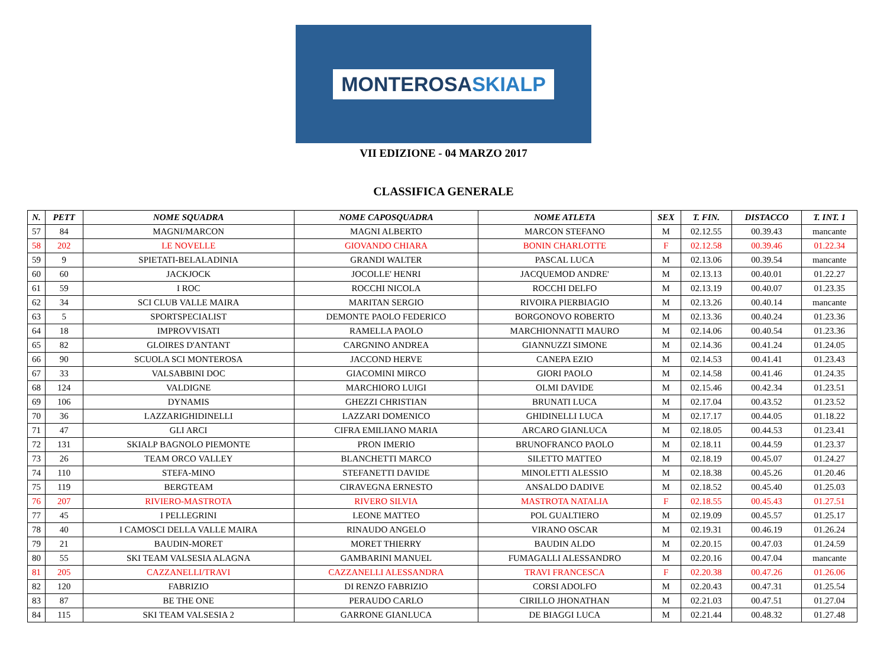MONTEROSASKIALP
VII EDIZIONE - 04 MARZO 2017
CLASSIFICA GENERALE
| N. | PETT | NOME SQUADRA | NOME CAPOSQUADRA | NOME ATLETA | SEX | T. FIN. | DISTACCO | T. INT. 1 |
| --- | --- | --- | --- | --- | --- | --- | --- | --- |
| 57 | 84 | MAGNI/MARCON | MAGNI ALBERTO | MARCON STEFANO | M | 02.12.55 | 00.39.43 | mancante |
| 58 | 202 | LE NOVELLE | GIOVANDO CHIARA | BONIN CHARLOTTE | F | 02.12.58 | 00.39.46 | 01.22.34 |
| 59 | 9 | SPIETATI-BELALADINIA | GRANDI WALTER | PASCAL LUCA | M | 02.13.06 | 00.39.54 | mancante |
| 60 | 60 | JACKJOCK | JOCOLLE' HENRI | JACQUEMOD ANDRE' | M | 02.13.13 | 00.40.01 | 01.22.27 |
| 61 | 59 | I ROC | ROCCHI NICOLA | ROCCHI DELFO | M | 02.13.19 | 00.40.07 | 01.23.35 |
| 62 | 34 | SCI CLUB VALLE MAIRA | MARITAN SERGIO | RIVOIRA PIERBIAGIO | M | 02.13.26 | 00.40.14 | mancante |
| 63 | 5 | SPORTSPECIALIST | DEMONTE PAOLO FEDERICO | BORGONOVO ROBERTO | M | 02.13.36 | 00.40.24 | 01.23.36 |
| 64 | 18 | IMPROVVISATI | RAMELLA PAOLO | MARCHIONNATTI MAURO | M | 02.14.06 | 00.40.54 | 01.23.36 |
| 65 | 82 | GLOIRES D'ANTANT | CARGNINO ANDREA | GIANNUZZI SIMONE | M | 02.14.36 | 00.41.24 | 01.24.05 |
| 66 | 90 | SCUOLA SCI MONTEROSA | JACCOND HERVE | CANEPA EZIO | M | 02.14.53 | 00.41.41 | 01.23.43 |
| 67 | 33 | VALSABBINI DOC | GIACOMINI MIRCO | GIORI PAOLO | M | 02.14.58 | 00.41.46 | 01.24.35 |
| 68 | 124 | VALDIGNE | MARCHIORO LUIGI | OLMI DAVIDE | M | 02.15.46 | 00.42.34 | 01.23.51 |
| 69 | 106 | DYNAMIS | GHEZZI CHRISTIAN | BRUNATI LUCA | M | 02.17.04 | 00.43.52 | 01.23.52 |
| 70 | 36 | LAZZARIGHIDINELLI | LAZZARI DOMENICO | GHIDINELLI LUCA | M | 02.17.17 | 00.44.05 | 01.18.22 |
| 71 | 47 | GLI ARCI | CIFRA EMILIANO MARIA | ARCARO GIANLUCA | M | 02.18.05 | 00.44.53 | 01.23.41 |
| 72 | 131 | SKIALP BAGNOLO PIEMONTE | PRON IMERIO | BRUNOFRANCO PAOLO | M | 02.18.11 | 00.44.59 | 01.23.37 |
| 73 | 26 | TEAM ORCO VALLEY | BLANCHETTI MARCO | SILETTO MATTEO | M | 02.18.19 | 00.45.07 | 01.24.27 |
| 74 | 110 | STEFA-MINO | STEFANETTI DAVIDE | MINOLETTI ALESSIO | M | 02.18.38 | 00.45.26 | 01.20.46 |
| 75 | 119 | BERGTEAM | CIRAVEGNA ERNESTO | ANSALDO DADIVE | M | 02.18.52 | 00.45.40 | 01.25.03 |
| 76 | 207 | RIVIERO-MASTROTA | RIVERO SILVIA | MASTROTA NATALIA | F | 02.18.55 | 00.45.43 | 01.27.51 |
| 77 | 45 | I PELLEGRINI | LEONE MATTEO | POL GUALTIERO | M | 02.19.09 | 00.45.57 | 01.25.17 |
| 78 | 40 | I CAMOSCI DELLA VALLE MAIRA | RINAUDO ANGELO | VIRANO OSCAR | M | 02.19.31 | 00.46.19 | 01.26.24 |
| 79 | 21 | BAUDIN-MORET | MORET THIERRY | BAUDIN ALDO | M | 02.20.15 | 00.47.03 | 01.24.59 |
| 80 | 55 | SKI TEAM VALSESIA ALAGNA | GAMBARINI MANUEL | FUMAGALLI ALESSANDRO | M | 02.20.16 | 00.47.04 | mancante |
| 81 | 205 | CAZZANELLI/TRAVI | CAZZANELLI ALESSANDRA | TRAVI FRANCESCA | F | 02.20.38 | 00.47.26 | 01.26.06 |
| 82 | 120 | FABRIZIO | DI RENZO FABRIZIO | CORSI ADOLFO | M | 02.20.43 | 00.47.31 | 01.25.54 |
| 83 | 87 | BE THE ONE | PERAUDO CARLO | CIRILLO JHONATHAN | M | 02.21.03 | 00.47.51 | 01.27.04 |
| 84 | 115 | SKI TEAM VALSESIA 2 | GARRONE GIANLUCA | DE BIAGGI LUCA | M | 02.21.44 | 00.48.32 | 01.27.48 |